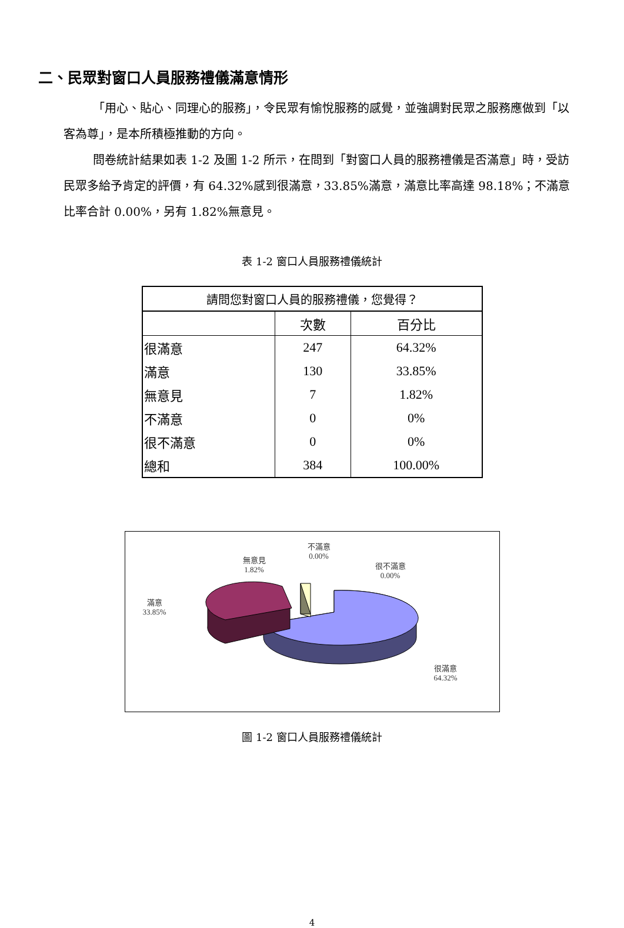二、民眾對窗口人員服務禮儀滿意情形
「用心、貼心、同理心的服務」，令民眾有愉悅服務的感覺，並強調對民眾之服務應做到「以客為尊」，是本所積極推動的方向。
問卷統計結果如表 1-2 及圖 1-2 所示，在問到「對窗口人員的服務禮儀是否滿意」時，受訪民眾多給予肯定的評價，有 64.32%感到很滿意，33.85%滿意，滿意比率高達 98.18%；不滿意比率合計 0.00%，另有 1.82%無意見。
表 1-2 窗口人員服務禮儀統計
| 請問您對窗口人員的服務禮儀，您覺得？ | | |
| --- | --- | --- |
| | 次數 | 百分比 |
| 很滿意 | 247 | 64.32% |
| 滿意 | 130 | 33.85% |
| 無意見 | 7 | 1.82% |
| 不滿意 | 0 | 0% |
| 很不滿意 | 0 | 0% |
| 總和 | 384 | 100.00% |
無意見
1.82%
不滿意
0.00%
很不滿意
0.00%
滿意
33.85%
很滿意
64.32%
圖 1-2 窗口人員服務禮儀統計
4